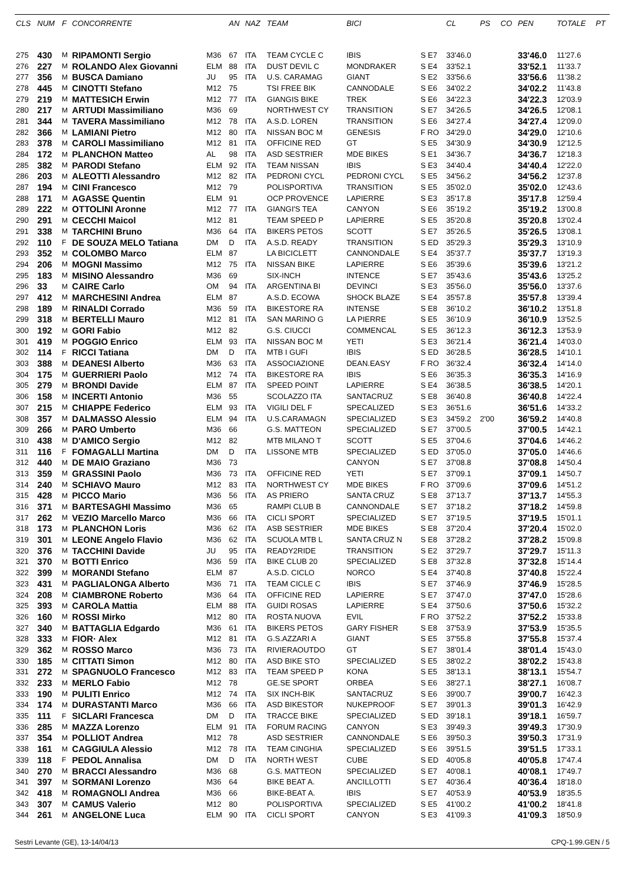| CLS | NUM | F | CONCORRENTE | | AN | NAZ | TEAM | BICI | | CL | PS | CO | PEN | TOTALE | PT |
| --- | --- | --- | --- | --- | --- | --- | --- | --- | --- | --- | --- | --- | --- | --- | --- |
| 275 | 430 | M | RIPAMONTI Sergio | M36 | 67 | ITA | TEAM CYCLE C | IBIS | S E7 | 33'46.0 | | | 33'46.0 | 11'27.6 | |
| 276 | 227 | M | ROLANDO Alex Giovanni | ELM | 88 | ITA | DUST DEVIL C | MONDRAKER | S E4 | 33'52.1 | | | 33'52.1 | 11'33.7 | |
| 277 | 356 | M | BUSCA Damiano | JU | 95 | ITA | U.S. CARAMAG | GIANT | S E2 | 33'56.6 | | | 33'56.6 | 11'38.2 | |
| 278 | 445 | M | CINOTTI Stefano | M12 | 75 | | TSI FREE BIK | CANNODALE | S E6 | 34'02.2 | | | 34'02.2 | 11'43.8 | |
| 279 | 219 | M | MATTESICH Erwin | M12 | 77 | ITA | GIANGIS BIKE | TREK | S E6 | 34'22.3 | | | 34'22.3 | 12'03.9 | |
| 280 | 217 | M | ARTUDI Massimiliano | M36 | 69 | | NORTHWEST CY | TRANSITION | S E7 | 34'26.5 | | | 34'26.5 | 12'08.1 | |
| 281 | 344 | M | TAVERA Massimiliano | M12 | 78 | ITA | A.S.D. LOREN | TRANSITION | S E6 | 34'27.4 | | | 34'27.4 | 12'09.0 | |
| 282 | 366 | M | LAMIANI Pietro | M12 | 80 | ITA | NISSAN BOC M | GENESIS | F RO | 34'29.0 | | | 34'29.0 | 12'10.6 | |
| 283 | 378 | M | CAROLI Massimiliano | M12 | 81 | ITA | OFFICINE RED | GT | S E5 | 34'30.9 | | | 34'30.9 | 12'12.5 | |
| 284 | 172 | M | PLANCHON Matteo | AL | 98 | ITA | ASD SESTRIER | MDE BIKES | S E1 | 34'36.7 | | | 34'36.7 | 12'18.3 | |
| 285 | 382 | M | PARODI Stefano | ELM | 92 | ITA | TEAM NISSAN | IBIS | S E3 | 34'40.4 | | | 34'40.4 | 12'22.0 | |
| 286 | 203 | M | ALEOTTI Alessandro | M12 | 82 | ITA | PEDRONI CYCL | PEDRONI CYCL | S E5 | 34'56.2 | | | 34'56.2 | 12'37.8 | |
| 287 | 194 | M | CINI Francesco | M12 | 79 | | POLISPORTIVA | TRANSITION | S E5 | 35'02.0 | | | 35'02.0 | 12'43.6 | |
| 288 | 171 | M | AGASSE Quentin | ELM | 91 | | OCP PROVENCE | LAPIERRE | S E3 | 35'17.8 | | | 35'17.8 | 12'59.4 | |
| 289 | 222 | M | OTTOLINI Aronne | M12 | 77 | ITA | GIANGI'S TEA | CANYON | S E6 | 35'19.2 | | | 35'19.2 | 13'00.8 | |
| 290 | 291 | M | CECCHI Maicol | M12 | 81 | | TEAM SPEED P | LAPIERRE | S E5 | 35'20.8 | | | 35'20.8 | 13'02.4 | |
| 291 | 338 | M | TARCHINI Bruno | M36 | 64 | ITA | BIKERS PETOS | SCOTT | S E7 | 35'26.5 | | | 35'26.5 | 13'08.1 | |
| 292 | 110 | F | DE SOUZA MELO Tatiana | DM | D | ITA | A.S.D. READY | TRANSITION | S ED | 35'29.3 | | | 35'29.3 | 13'10.9 | |
| 293 | 352 | M | COLOMBO Marco | ELM | 87 | | LA BICICLETT | CANNONDALE | S E4 | 35'37.7 | | | 35'37.7 | 13'19.3 | |
| 294 | 206 | M | MOGNI Massimo | M12 | 75 | ITA | NISSAN BIKE | LAPIERRE | S E6 | 35'39.6 | | | 35'39.6 | 13'21.2 | |
| 295 | 183 | M | MISINO Alessandro | M36 | 69 | | SIX-INCH | INTENCE | S E7 | 35'43.6 | | | 35'43.6 | 13'25.2 | |
| 296 | 33 | M | CAIRE Carlo | OM | 94 | ITA | ARGENTINA BI | DEVINCI | S E3 | 35'56.0 | | | 35'56.0 | 13'37.6 | |
| 297 | 412 | M | MARCHESINI Andrea | ELM | 87 | | A.S.D. ECOWA | SHOCK BLAZE | S E4 | 35'57.8 | | | 35'57.8 | 13'39.4 | |
| 298 | 189 | M | RINALDI Corrado | M36 | 59 | ITA | BIKESTORE RA | INTENSE | S E8 | 36'10.2 | | | 36'10.2 | 13'51.8 | |
| 299 | 318 | M | BERTELLI Mauro | M12 | 81 | ITA | SAN MARINO G | LA PIERRE | S E5 | 36'10.9 | | | 36'10.9 | 13'52.5 | |
| 300 | 192 | M | GORI Fabio | M12 | 82 | | G.S. CIUCCI | COMMENCAL | S E5 | 36'12.3 | | | 36'12.3 | 13'53.9 | |
| 301 | 419 | M | POGGIO Enrico | ELM | 93 | ITA | NISSAN BOC M | YETI | S E3 | 36'21.4 | | | 36'21.4 | 14'03.0 | |
| 302 | 114 | F | RICCI Tatiana | DM | D | ITA | MTB I GUFI | IBIS | S ED | 36'28.5 | | | 36'28.5 | 14'10.1 | |
| 303 | 388 | M | DEANESI Alberto | M36 | 63 | ITA | ASSOCIAZIONE | DEAN.EASY | F RO | 36'32.4 | | | 36'32.4 | 14'14.0 | |
| 304 | 175 | M | GUERRIERI Paolo | M12 | 74 | ITA | BIKESTORE RA | IBIS | S E6 | 36'35.3 | | | 36'35.3 | 14'16.9 | |
| 305 | 279 | M | BRONDI Davide | ELM | 87 | ITA | SPEED POINT | LAPIERRE | S E4 | 36'38.5 | | | 36'38.5 | 14'20.1 | |
| 306 | 158 | M | INCERTI Antonio | M36 | 55 | | SCOLAZZO ITA | SANTACRUZ | S E8 | 36'40.8 | | | 36'40.8 | 14'22.4 | |
| 307 | 215 | M | CHIAPPE Federico | ELM | 93 | ITA | VIGILI DEL F | SPECALIZED | S E3 | 36'51.6 | | | 36'51.6 | 14'33.2 | |
| 308 | 357 | M | DALMASSO Alessio | ELM | 94 | ITA | U.S.CARAMAGN | SPECIALIZED | S E3 | 34'59.2 | 2'00 | | 36'59.2 | 14'40.8 | |
| 309 | 266 | M | PARO Umberto | M36 | 66 | | G.S. MATTEON | SPECIALIZED | S E7 | 37'00.5 | | | 37'00.5 | 14'42.1 | |
| 310 | 438 | M | D'AMICO Sergio | M12 | 82 | | MTB MILANO T | SCOTT | S E5 | 37'04.6 | | | 37'04.6 | 14'46.2 | |
| 311 | 116 | F | FOMAGALLI Martina | DM | D | ITA | LISSONE MTB | SPECIALIZED | S ED | 37'05.0 | | | 37'05.0 | 14'46.6 | |
| 312 | 440 | M | DE MAIO Graziano | M36 | 73 | | | CANYON | S E7 | 37'08.8 | | | 37'08.8 | 14'50.4 | |
| 313 | 359 | M | GRASSINI Paolo | M36 | 73 | ITA | OFFICINE RED | YETI | S E7 | 37'09.1 | | | 37'09.1 | 14'50.7 | |
| 314 | 240 | M | SCHIAVO Mauro | M12 | 83 | ITA | NORTHWEST CY | MDE BIKES | F RO | 37'09.6 | | | 37'09.6 | 14'51.2 | |
| 315 | 428 | M | PICCO Mario | M36 | 56 | ITA | AS PRIERO | SANTA CRUZ | S E8 | 37'13.7 | | | 37'13.7 | 14'55.3 | |
| 316 | 371 | M | BARTESAGHI Massimo | M36 | 65 | | RAMPI CLUB B | CANNONDALE | S E7 | 37'18.2 | | | 37'18.2 | 14'59.8 | |
| 317 | 262 | M | VEZIO Marcello Marco | M36 | 66 | ITA | CICLI SPORT | SPECIALIZED | S E7 | 37'19.5 | | | 37'19.5 | 15'01.1 | |
| 318 | 173 | M | PLANCHON Loris | M36 | 62 | ITA | ASB SESTRIER | MDE BIKES | S E8 | 37'20.4 | | | 37'20.4 | 15'02.0 | |
| 319 | 301 | M | LEONE Angelo Flavio | M36 | 62 | ITA | SCUOLA MTB L | SANTA CRUZ N | S E8 | 37'28.2 | | | 37'28.2 | 15'09.8 | |
| 320 | 376 | M | TACCHINI Davide | JU | 95 | ITA | READY2RIDE | TRANSITION | S E2 | 37'29.7 | | | 37'29.7 | 15'11.3 | |
| 321 | 370 | M | BOTTI Enrico | M36 | 59 | ITA | BIKE CLUB 20 | SPECIALIZED | S E8 | 37'32.8 | | | 37'32.8 | 15'14.4 | |
| 322 | 399 | M | MORANDI Stefano | ELM | 87 | | A.S.D. CICLO | NORCO | S E4 | 37'40.8 | | | 37'40.8 | 15'22.4 | |
| 323 | 431 | M | PAGLIALONGA Alberto | M36 | 71 | ITA | TEAM CICLE C | IBIS | S E7 | 37'46.9 | | | 37'46.9 | 15'28.5 | |
| 324 | 208 | M | CIAMBRONE Roberto | M36 | 64 | ITA | OFFICINE RED | LAPIERRE | S E7 | 37'47.0 | | | 37'47.0 | 15'28.6 | |
| 325 | 393 | M | CAROLA Mattia | ELM | 88 | ITA | GUIDI ROSAS | LAPIERRE | S E4 | 37'50.6 | | | 37'50.6 | 15'32.2 | |
| 326 | 160 | M | ROSSI Mirko | M12 | 80 | ITA | ROSTA NUOVA | EVIL | F RO | 37'52.2 | | | 37'52.2 | 15'33.8 | |
| 327 | 340 | M | BATTAGLIA Edgardo | M36 | 61 | ITA | BIKERS PETOS | GARY FISHER | S E8 | 37'53.9 | | | 37'53.9 | 15'35.5 | |
| 328 | 333 | M | FIOR· Alex | M12 | 81 | ITA | G.S.AZZARI A | GIANT | S E5 | 37'55.8 | | | 37'55.8 | 15'37.4 | |
| 329 | 362 | M | ROSSO Marco | M36 | 73 | ITA | RIVIERAOUTDO | GT | S E7 | 38'01.4 | | | 38'01.4 | 15'43.0 | |
| 330 | 185 | M | CITTATI Simon | M12 | 80 | ITA | ASD BIKE STO | SPECIALIZED | S E5 | 38'02.2 | | | 38'02.2 | 15'43.8 | |
| 331 | 272 | M | SPAGNUOLO Francesco | M12 | 83 | ITA | TEAM SPEED P | KONA | S E5 | 38'13.1 | | | 38'13.1 | 15'54.7 | |
| 332 | 233 | M | MERLO Fabio | M12 | 78 | | GE.SE SPORT | ORBEA | S E6 | 38'27.1 | | | 38'27.1 | 16'08.7 | |
| 333 | 190 | M | PULITI Enrico | M12 | 74 | ITA | SIX INCH-BIK | SANTACRUZ | S E6 | 39'00.7 | | | 39'00.7 | 16'42.3 | |
| 334 | 174 | M | DURASTANTI Marco | M36 | 66 | ITA | ASD BIKESTOR | NUKEPROOF | S E7 | 39'01.3 | | | 39'01.3 | 16'42.9 | |
| 335 | 111 | F | SICLARI Francesca | DM | D | ITA | TRACCE BIKE | SPECIALIZED | S ED | 39'18.1 | | | 39'18.1 | 16'59.7 | |
| 336 | 285 | M | MAZZA Lorenzo | ELM | 91 | ITA | FORUM RACING | CANYON | S E3 | 39'49.3 | | | 39'49.3 | 17'30.9 | |
| 337 | 354 | M | POLLIOT Andrea | M12 | 78 | | ASD SESTRIER | CANNONDALE | S E6 | 39'50.3 | | | 39'50.3 | 17'31.9 | |
| 338 | 161 | M | CAGGIULA Alessio | M12 | 78 | ITA | TEAM CINGHIA | SPECIALIZED | S E6 | 39'51.5 | | | 39'51.5 | 17'33.1 | |
| 339 | 118 | F | PEDOL Annalisa | DM | D | ITA | NORTH WEST | CUBE | S ED | 40'05.8 | | | 40'05.8 | 17'47.4 | |
| 340 | 270 | M | BRACCI Alessandro | M36 | 68 | | G.S. MATTEON | SPECIALIZED | S E7 | 40'08.1 | | | 40'08.1 | 17'49.7 | |
| 341 | 397 | M | SORMANI Lorenzo | M36 | 64 | | BIKE BEAT A. | ANCILLOTTI | S E7 | 40'36.4 | | | 40'36.4 | 18'18.0 | |
| 342 | 418 | M | ROMAGNOLI Andrea | M36 | 66 | | BIKE-BEAT A. | IBIS | S E7 | 40'53.9 | | | 40'53.9 | 18'35.5 | |
| 343 | 307 | M | CAMUS Valerio | M12 | 80 | | POLISPORTIVA | SPECIALIZED | S E5 | 41'00.2 | | | 41'00.2 | 18'41.8 | |
| 344 | 261 | M | ANGELONE Luca | ELM | 90 | ITA | CICLI SPORT | CANYON | S E3 | 41'09.3 | | | 41'09.3 | 18'50.9 | |
Sestri Levante (GE), 13-14/04/13 CPQ-1.99.GEN / 5